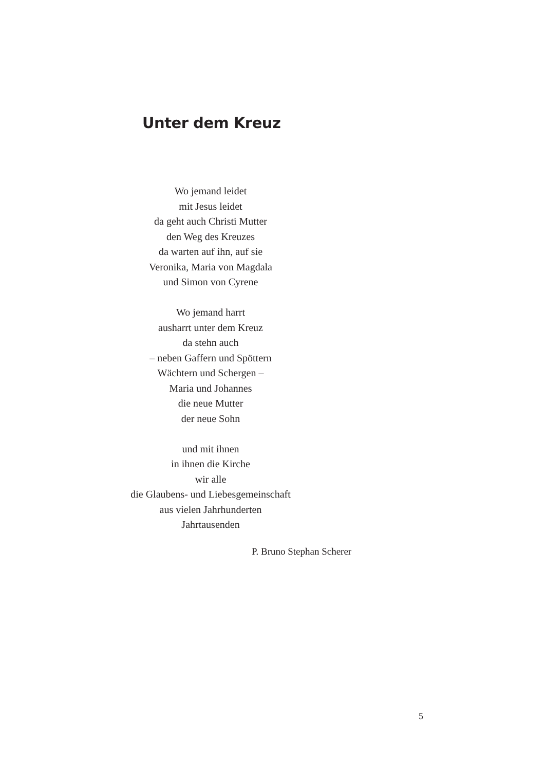Unter dem Kreuz
Wo jemand leidet
mit Jesus leidet
da geht auch Christi Mutter
den Weg des Kreuzes
da warten auf ihn, auf sie
Veronika, Maria von Magdala
und Simon von Cyrene
Wo jemand harrt
ausharrt unter dem Kreuz
da stehn auch
– neben Gaffern und Spöttern
Wächtern und Schergen –
Maria und Johannes
die neue Mutter
der neue Sohn
und mit ihnen
in ihnen die Kirche
wir alle
die Glaubens- und Liebesgemeinschaft
aus vielen Jahrhunderten
Jahrtausenden
P. Bruno Stephan Scherer
5